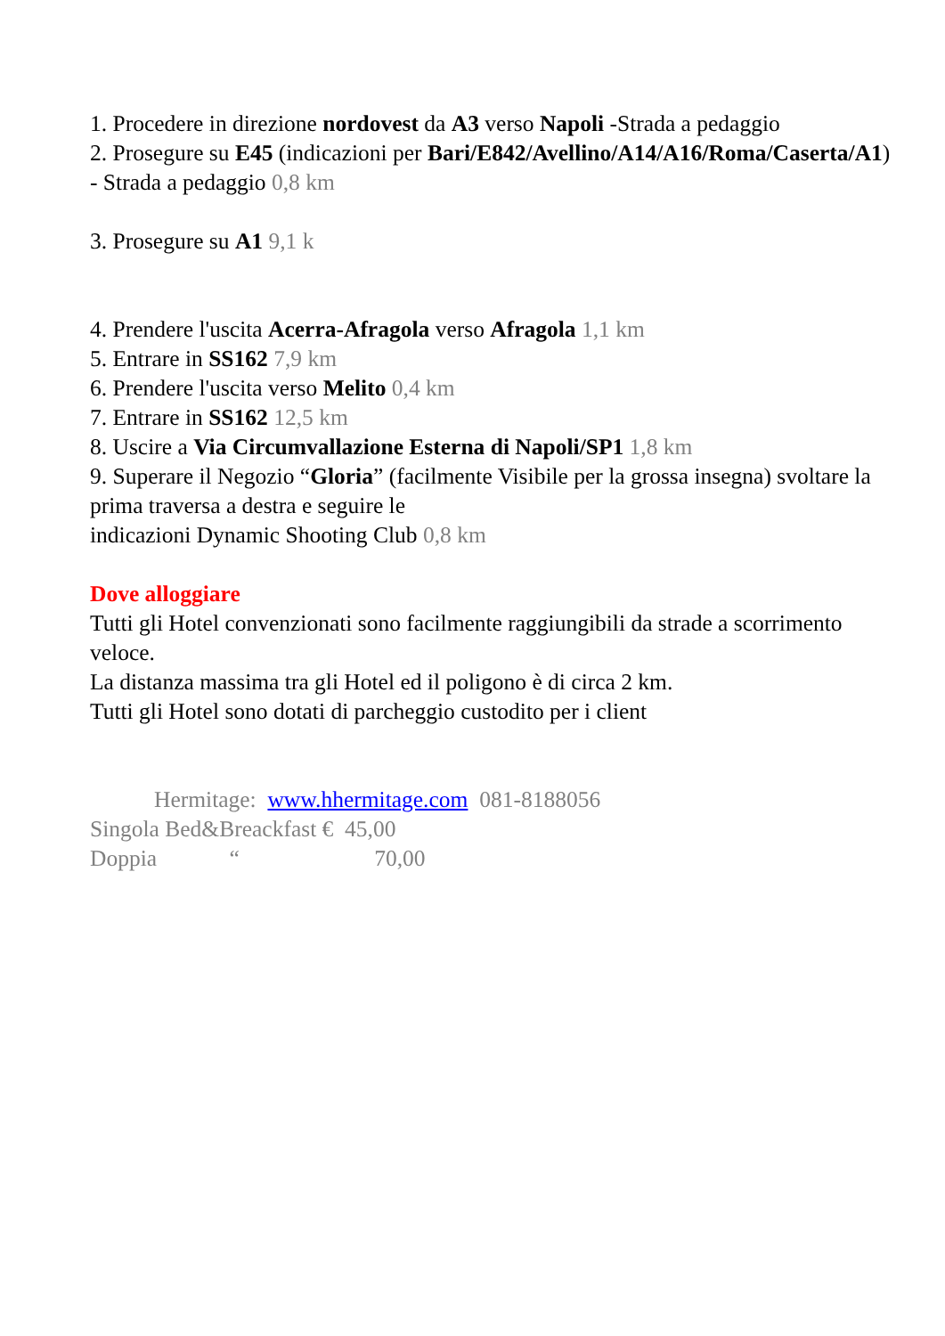1. Procedere in direzione nordovest da A3 verso Napoli -Strada a pedaggio
2. Prosegure su E45 (indicazioni per Bari/E842/Avellino/A14/A16/Roma/Caserta/A1) - Strada a pedaggio 0,8 km
3. Prosegure su A1 9,1 k
4. Prendere l'uscita Acerra-Afragola verso Afragola 1,1 km
5. Entrare in SS162 7,9 km
6. Prendere l'uscita verso Melito 0,4 km
7. Entrare in SS162 12,5 km
8. Uscire a Via Circumvallazione Esterna di Napoli/SP1 1,8 km
9. Superare il Negozio “Gloria” (facilmente Visibile per la grossa insegna) svoltare la prima traversa a destra e seguire le
indicazioni Dynamic Shooting Club 0,8 km
Dove alloggiare
Tutti gli Hotel convenzionati sono facilmente raggiungibili da strade a scorrimento veloce.
La distanza massima tra gli Hotel ed il poligono è di circa 2 km.
Tutti gli Hotel sono dotati di parcheggio custodito per i client
Hermitage: www.hhermitage.com 081-8188056
Singola Bed&Breackfast € 45,00
Doppia “ 70,00